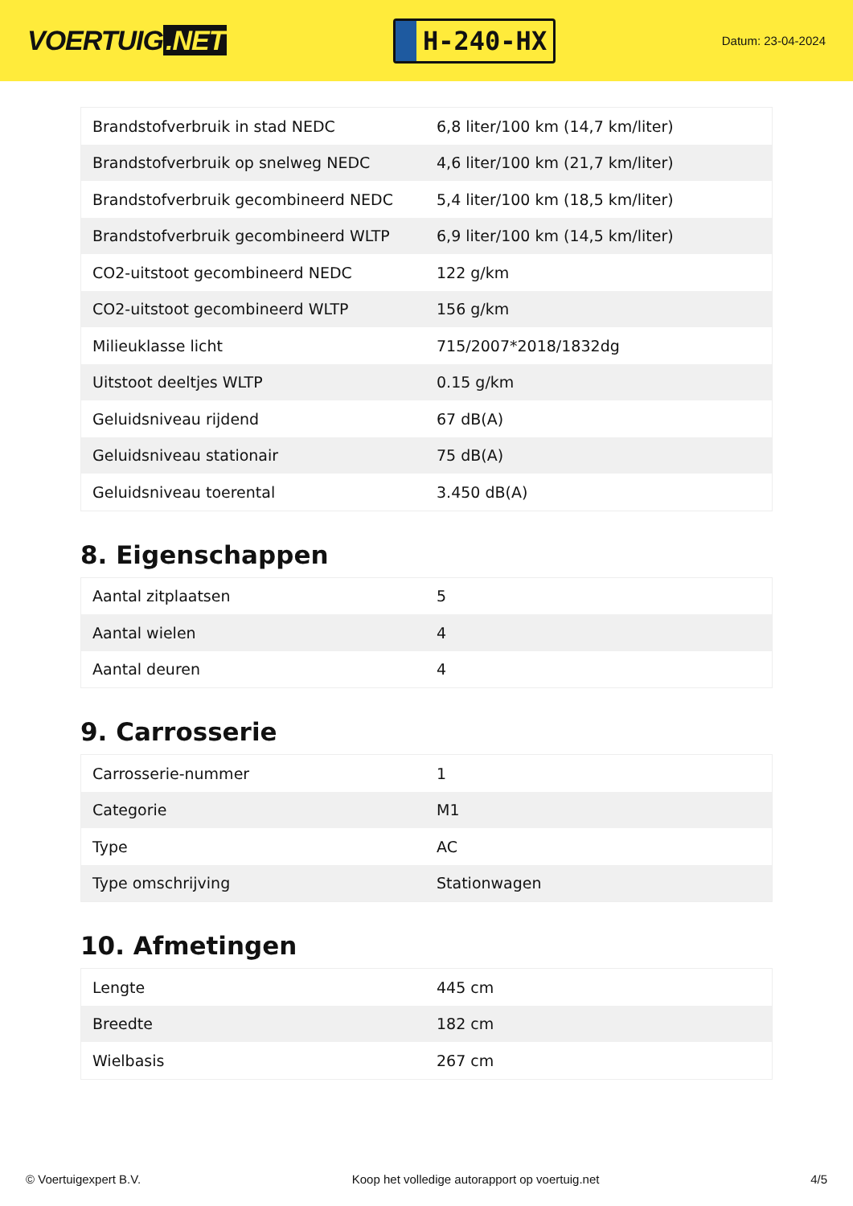VOERTUIG.NET
H-240-HX
Datum: 23-04-2024
| Brandstofverbruik in stad NEDC | 6,8 liter/100 km (14,7 km/liter) |
| Brandstofverbruik op snelweg NEDC | 4,6 liter/100 km (21,7 km/liter) |
| Brandstofverbruik gecombineerd NEDC | 5,4 liter/100 km (18,5 km/liter) |
| Brandstofverbruik gecombineerd WLTP | 6,9 liter/100 km (14,5 km/liter) |
| CO2-uitstoot gecombineerd NEDC | 122 g/km |
| CO2-uitstoot gecombineerd WLTP | 156 g/km |
| Milieuklasse licht | 715/2007*2018/1832dg |
| Uitstoot deeltjes WLTP | 0.15 g/km |
| Geluidsniveau rijdend | 67 dB(A) |
| Geluidsniveau stationair | 75 dB(A) |
| Geluidsniveau toerental | 3.450 dB(A) |
8. Eigenschappen
| Aantal zitplaatsen | 5 |
| Aantal wielen | 4 |
| Aantal deuren | 4 |
9. Carrosserie
| Carrosserie-nummer | 1 |
| Categorie | M1 |
| Type | AC |
| Type omschrijving | Stationwagen |
10. Afmetingen
| Lengte | 445 cm |
| Breedte | 182 cm |
| Wielbasis | 267 cm |
© Voertuigexpert B.V. Koop het volledige autorapport op voertuig.net 4/5